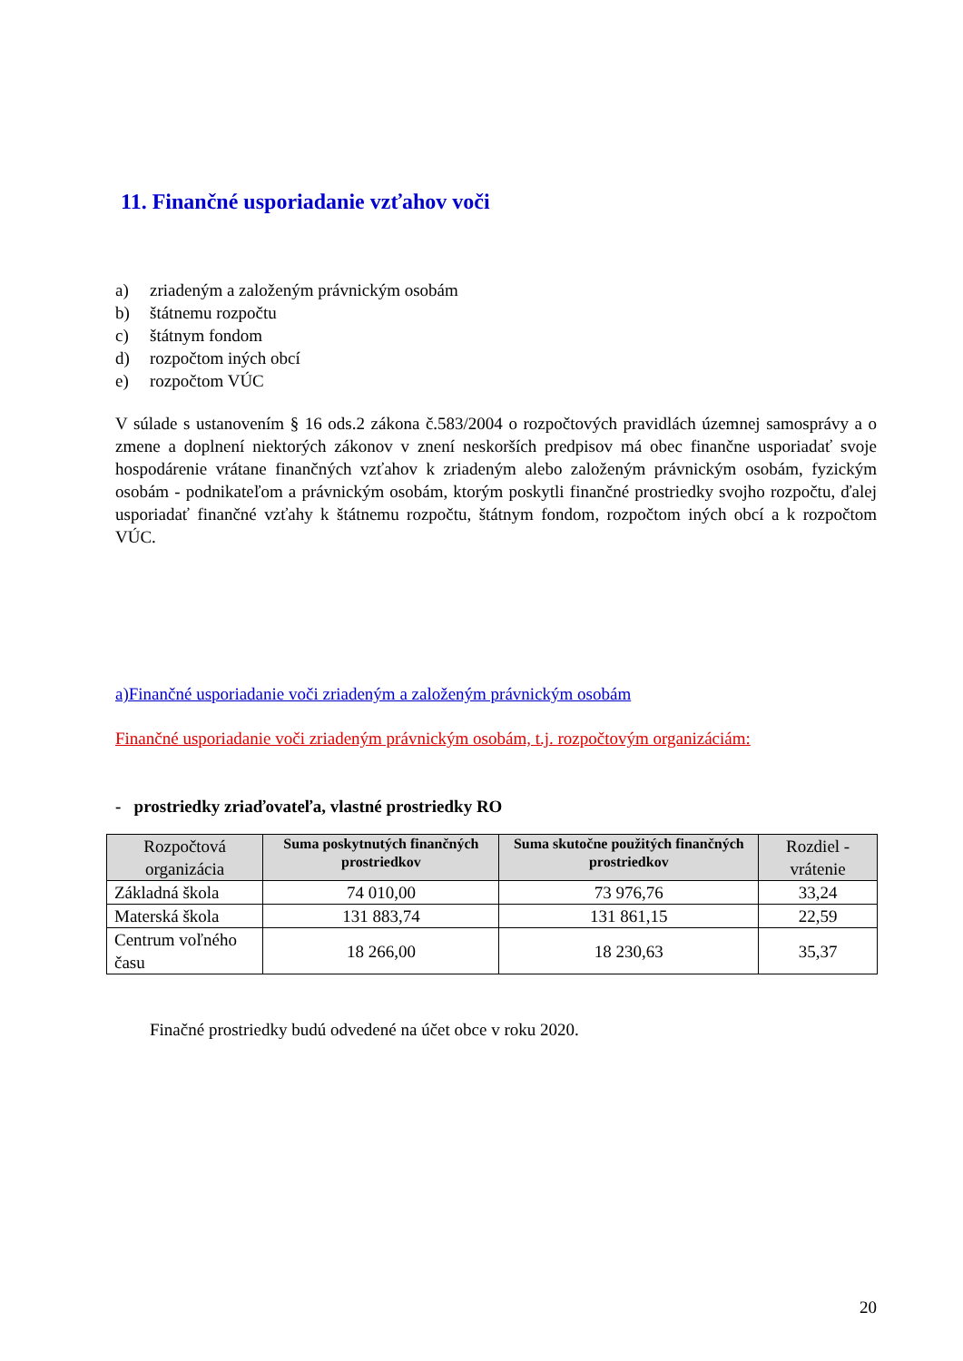11. Finančné usporiadanie vzťahov voči
a) zriadeným a založeným právnickým osobám
b) štátnemu rozpočtu
c) štátnym fondom
d) rozpočtom iných obcí
e) rozpočtom VÚC
V súlade s ustanovením § 16 ods.2 zákona č.583/2004 o rozpočtových pravidlách územnej samosprávy a o zmene a doplnení niektorých zákonov v znení neskorších predpisov má obec finančne usporiadať svoje hospodárenie vrátane finančných vzťahov k zriadeným alebo založeným právnickým osobám, fyzickým osobám - podnikateľom a právnickým osobám, ktorým poskytli finančné prostriedky svojho rozpočtu, ďalej usporiadať finančné vzťahy k štátnemu rozpočtu, štátnym fondom, rozpočtom iných obcí a k rozpočtom VÚC.
a)Finančné usporiadanie voči zriadeným a založeným právnickým osobám
Finančné usporiadanie voči zriadeným právnickým osobám, t.j. rozpočtovým organizáciám:
- prostriedky zriaďovateľa, vlastné prostriedky RO
| Rozpočtová organizácia | Suma poskytnutých finančných prostriedkov | Suma skutočne použitých finančných prostriedkov | Rozdiel - vrátenie |
| --- | --- | --- | --- |
| Základná škola | 74 010,00 | 73 976,76 | 33,24 |
| Materská škola | 131 883,74 | 131 861,15 | 22,59 |
| Centrum voľného času | 18 266,00 | 18 230,63 | 35,37 |
Finačné prostriedky budú odvedené na účet obce v roku 2020.
20